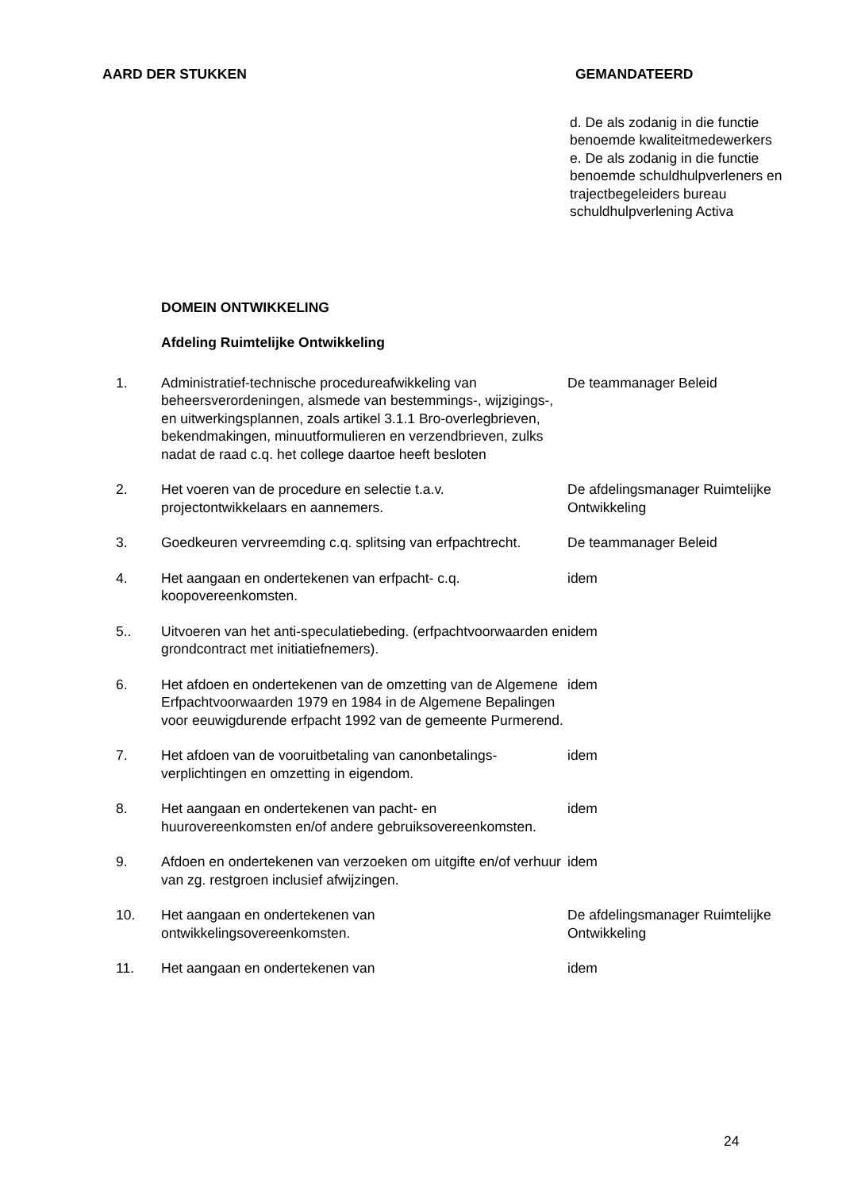AARD DER STUKKEN GEMANDATEERD
d. De als zodanig in die functie benoemde kwaliteitmedewerkers
e. De als zodanig in die functie benoemde schuldhulpverleners en trajectbegeleiders bureau schuldhulpverlening Activa
DOMEIN ONTWIKKELING
Afdeling Ruimtelijke Ontwikkeling
| 1. | Administratief-technische procedureafwikkeling van beheersverordeningen, alsmede van bestemmings-, wijzigings-, en uitwerkingsplannen, zoals artikel 3.1.1 Bro-overlegbrieven, bekendmakingen, minuutformulieren en verzendbrieven, zulks nadat de raad c.q. het college daartoe heeft besloten | De teammanager Beleid |
| 2. | Het voeren van de procedure en selectie t.a.v. projectontwikkelaars en aannemers. | De afdelingsmanager Ruimtelijke Ontwikkeling |
| 3. | Goedkeuren vervreemding c.q. splitsing van erfpachtrecht. | De teammanager Beleid |
| 4. | Het aangaan en ondertekenen van erfpacht- c.q. koopovereenkomsten. | idem |
| 5.. | Uitvoeren van het anti-speculatiebeding. (erfpachtvoorwaarden en grondcontract met initiatiefnemers). | idem |
| 6. | Het afdoen en ondertekenen van de omzetting van de Algemene Erfpachtvoorwaarden 1979 en 1984 in de Algemene Bepalingen voor eeuwigdurende erfpacht 1992 van de gemeente Purmerend. | idem |
| 7. | Het afdoen van de vooruitbetaling van canonbetalings-verplichtingen en omzetting in eigendom. | idem |
| 8. | Het aangaan en ondertekenen van pacht- en huurovereenkomsten en/of andere gebruiksovereenkomsten. | idem |
| 9. | Afdoen en ondertekenen van verzoeken om uitgifte en/of verhuur van zg. restgroen inclusief afwijzingen. | idem |
| 10. | Het aangaan en ondertekenen van ontwikkelingsovereenkomsten. | De afdelingsmanager Ruimtelijke Ontwikkeling |
| 11. | Het aangaan en ondertekenen van | idem |
24